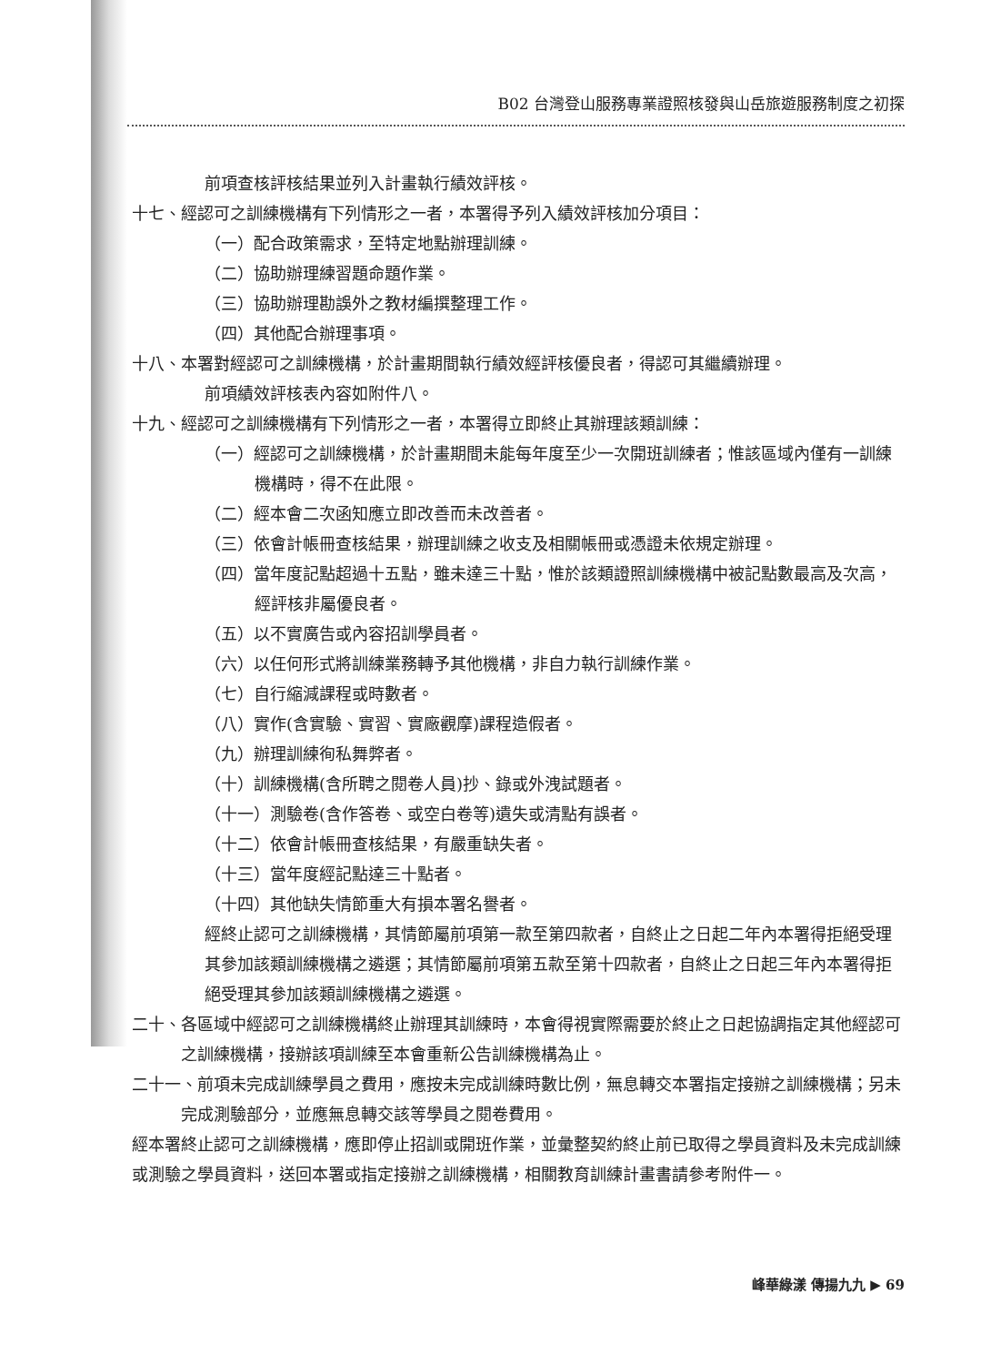B02 台灣登山服務專業證照核發與山岳旅遊服務制度之初探
前項查核評核結果並列入計畫執行績效評核。
十七、經認可之訓練機構有下列情形之一者，本署得予列入績效評核加分項目：
（一）配合政策需求，至特定地點辦理訓練。
（二）協助辦理練習題命題作業。
（三）協助辦理勘誤外之教材編撰整理工作。
（四）其他配合辦理事項。
十八、本署對經認可之訓練機構，於計畫期間執行績效經評核優良者，得認可其繼續辦理。
前項績效評核表內容如附件八。
十九、經認可之訓練機構有下列情形之一者，本署得立即終止其辦理該類訓練：
（一）經認可之訓練機構，於計畫期間未能每年度至少一次開班訓練者；惟該區域內僅有一訓練機構時，得不在此限。
（二）經本會二次函知應立即改善而未改善者。
（三）依會計帳冊查核結果，辦理訓練之收支及相關帳冊或憑證未依規定辦理。
（四）當年度記點超過十五點，雖未達三十點，惟於該類證照訓練機構中被記點數最高及次高，經評核非屬優良者。
（五）以不實廣告或內容招訓學員者。
（六）以任何形式將訓練業務轉予其他機構，非自力執行訓練作業。
（七）自行縮減課程或時數者。
（八）實作(含實驗、實習、實廠觀摩)課程造假者。
（九）辦理訓練徇私舞弊者。
（十）訓練機構(含所聘之閱卷人員)抄、錄或外洩試題者。
（十一）測驗卷(含作答卷、或空白卷等)遺失或清點有誤者。
（十二）依會計帳冊查核結果，有嚴重缺失者。
（十三）當年度經記點達三十點者。
（十四）其他缺失情節重大有損本署名譽者。
經終止認可之訓練機構，其情節屬前項第一款至第四款者，自終止之日起二年內本署得拒絕受理其參加該類訓練機構之遴選；其情節屬前項第五款至第十四款者，自終止之日起三年內本署得拒絕受理其參加該類訓練機構之遴選。
二十、各區域中經認可之訓練機構終止辦理其訓練時，本會得視實際需要於終止之日起協調指定其他經認可之訓練機構，接辦該項訓練至本會重新公告訓練機構為止。
二十一、前項未完成訓練學員之費用，應按未完成訓練時數比例，無息轉交本署指定接辦之訓練機構；另未完成測驗部分，並應無息轉交該等學員之閱卷費用。
經本署終止認可之訓練機構，應即停止招訓或開班作業，並彙整契約終止前已取得之學員資料及未完成訓練或測驗之學員資料，送回本署或指定接辦之訓練機構，相關教育訓練計畫書請參考附件一。
峰華綠漾 傳揚九九 ▶ 69